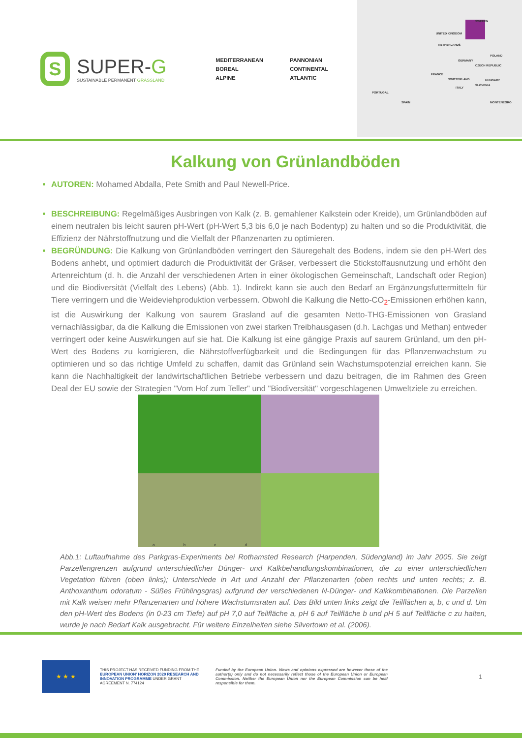S
SUPER-G
SUSTAINABLE PERMANENT GRASSLAND
MEDITERRANEAN
PANNONIAN
BOREAL
CONTINENTAL
ALPINE
ATLANTIC
SWEDEN
UNITED KINGDOM
NETHERLANDS
POLAND
GERMANY
CZECH REPUBLIC
FRANCE
SWITZERLAND HUNGARY
ITALY
SLOVENIA
PORTUGAL
SPAIN MONTENEGRO
Kalkung von Grünlandböden
AUTOREN: Mohamed Abdalla, Pete Smith and Paul Newell-Price.
BESCHREIBUNG: Regelmäßiges Ausbringen von Kalk (z. B. gemahlener Kalkstein oder Kreide), um Grünlandböden auf einem neutralen bis leicht sauren pH-Wert (pH-Wert 5,3 bis 6,0 je nach Bodentyp) zu halten und so die Produktivität, die Effizienz der Nährstoffnutzung und die Vielfalt der Pflanzenarten zu optimieren.
BEGRÜNDUNG: Die Kalkung von Grünlandböden verringert den Säuregehalt des Bodens, indem sie den pH-Wert des Bodens anhebt, und optimiert dadurch die Produktivität der Gräser, verbessert die Stickstoffausnutzung und erhöht den Artenreichtum (d. h. die Anzahl der verschiedenen Arten in einer ökologischen Gemeinschaft, Landschaft oder Region) und die Biodiversität (Vielfalt des Lebens) (Abb. 1). Indirekt kann sie auch den Bedarf an Ergänzungsfuttermitteln für Tiere verringern und die Weideviehproduktion verbessern. Obwohl die Kalkung die Netto-CO<sub>2</sub>-Emissionen erhöhen kann, ist die Auswirkung der Kalkung von saurem Grasland auf die gesamten Netto-THG-Emissionen von Grasland vernachlässigbar, da die Kalkung die Emissionen von zwei starken Treibhausgasen (d.h. Lachgas und Methan) entweder verringert oder keine Auswirkungen auf sie hat. Die Kalkung ist eine gängige Praxis auf saurem Grünland, um den pH-Wert des Bodens zu korrigieren, die Nährstoffverfügbarkeit und die Bedingungen für das Pflanzenwachstum zu optimieren und so das richtige Umfeld zu schaffen, damit das Grünland sein Wachstumspotenzial erreichen kann. Sie kann die Nachhaltigkeit der landwirtschaftlichen Betriebe verbessern und dazu beitragen, die im Rahmen des Green Deal der EU sowie der Strategien "Vom Hof zum Teller" und "Biodiversität" vorgeschlagenen Umweltziele zu erreichen.
a b c d
Abb.1: Luftaufnahme des Parkgras-Experiments bei Rothamsted Research (Harpenden, Südengland) im Jahr 2005. Sie zeigt Parzellengrenzen aufgrund unterschiedlicher Dünger- und Kalkbehandlungskombinationen, die zu einer unterschiedlichen Vegetation führen (oben links); Unterschiede in Art und Anzahl der Pflanzenarten (oben rechts und unten rechts; z. B. Anthoxanthum odoratum - Süßes Frühlingsgras) aufgrund der verschiedenen N-Dünger- und Kalkkombinationen. Die Parzellen mit Kalk weisen mehr Pflanzenarten und höhere Wachstumsraten auf. Das Bild unten links zeigt die Teilflächen a, b, c und d. Um den pH-Wert des Bodens (in 0-23 cm Tiefe) auf pH 7,0 auf Teilfläche a, pH 6 auf Teilfläche b und pH 5 auf Teilfläche c zu halten, wurde je nach Bedarf Kalk ausgebracht. Für weitere Einzelheiten siehe Silvertown et al. (2006).
★ ★ ★
THIS PROJECT HAS RECEIVED FUNDING FROM THE EUROPEAN UNION' HORIZON 2020 RESEARCH AND INNOVATION PROGRAMME UNDER GRANT AGREEMENT N. 774124
Funded by the European Union. Views and opinions expressed are however those of the author(s) only and do not necessarily reflect those of the European Union or European Commission. Neither the European Union nor the European Commission can be held responsible for them.
1